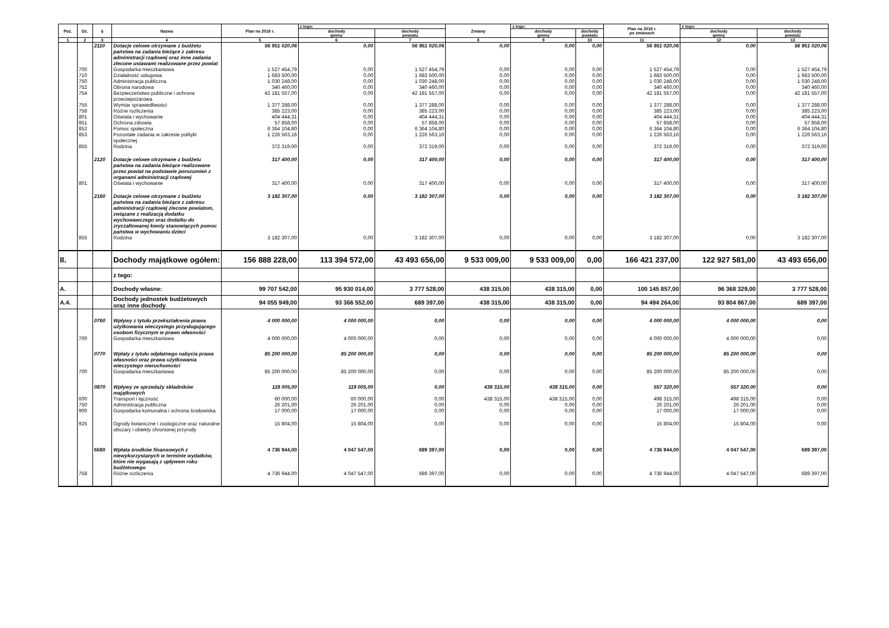| Poz. | Dz. | § | Nazwa | Plan na 2018 r. | z tego: | | Zmiany | z tego: | | Plan na 2018 r. po zmianach | z tego: | |
| --- | --- | --- | --- | --- | --- | --- | --- | --- | --- | --- | --- | --- |
| | | | | | dochody gminy | dochody powiatu | | dochody gminy | dochody powiatu | | dochody gminy | dochody powiatu |
| 1 | 2 | 3 | 4 | 5 | 6 | 7 | 8 | 9 | 10 | 11 | 12 | 13 |
| | | 2110 | Dotacje celowe otrzymane z budżetu państwa na zadania bieżące z zakresu administracji rządowej oraz inne zadania zlecone ustawami realizowane przez powiat | 56 951 020,06 | 0,00 | 56 951 020,06 | 0,00 | 0,00 | 0,00 | 56 951 020,06 | 0,00 | 56 951 020,06 |
| | 700 | | Gospodarka mieszkaniowa | 1 527 454,79 | 0,00 | 1 527 454,79 | 0,00 | 0,00 | 0,00 | 1 527 454,79 | 0,00 | 1 527 454,79 |
| | 710 | | Działalność usługowa | 1 683 500,00 | 0,00 | 1 683 500,00 | 0,00 | 0,00 | 0,00 | 1 683 500,00 | 0,00 | 1 683 500,00 |
| | 750 | | Administracja publiczna | 1 030 248,00 | 0,00 | 1 030 248,00 | 0,00 | 0,00 | 0,00 | 1 030 248,00 | 0,00 | 1 030 248,00 |
| | 752 | | Obrona narodowa | 340 460,00 | 0,00 | 340 460,00 | 0,00 | 0,00 | 0,00 | 340 460,00 | 0,00 | 340 460,00 |
| | 754 | | Bezpieczeństwo publiczne i ochrona przeciwpożarowa | 42 181 557,00 | 0,00 | 42 181 557,00 | 0,00 | 0,00 | 0,00 | 42 181 557,00 | 0,00 | 42 181 557,00 |
| | 755 | | Wymiar sprawiedliwości | 1 377 288,00 | 0,00 | 1 377 288,00 | 0,00 | 0,00 | 0,00 | 1 377 288,00 | 0,00 | 1 377 288,00 |
| | 758 | | Różne rozliczenia | 385 223,00 | 0,00 | 385 223,00 | 0,00 | 0,00 | 0,00 | 385 223,00 | 0,00 | 385 223,00 |
| | 801 | | Oświata i wychowanie | 404 444,31 | 0,00 | 404 444,31 | 0,00 | 0,00 | 0,00 | 404 444,31 | 0,00 | 404 444,31 |
| | 851 | | Ochrona zdrowia | 57 858,00 | 0,00 | 57 858,00 | 0,00 | 0,00 | 0,00 | 57 858,00 | 0,00 | 57 858,00 |
| | 852 | | Pomoc społeczna | 6 364 104,80 | 0,00 | 6 364 104,80 | 0,00 | 0,00 | 0,00 | 6 364 104,80 | 0,00 | 6 364 104,80 |
| | 853 | | Pozostałe zadania w zakresie polityki społecznej | 1 226 563,16 | 0,00 | 1 226 563,16 | 0,00 | 0,00 | 0,00 | 1 226 563,16 | 0,00 | 1 226 563,16 |
| | 855 | | Rodzina | 372 319,00 | 0,00 | 372 319,00 | 0,00 | 0,00 | 0,00 | 372 319,00 | 0,00 | 372 319,00 |
| | | 2120 | Dotacje celowe otrzymane z budżetu państwa na zadania bieżące realizowane przez powiat na podstawie porozumień z organami administracji rządowej | 317 400,00 | 0,00 | 317 400,00 | 0,00 | 0,00 | 0,00 | 317 400,00 | 0,00 | 317 400,00 |
| | 801 | | Oświata i wychowanie | 317 400,00 | 0,00 | 317 400,00 | 0,00 | 0,00 | 0,00 | 317 400,00 | 0,00 | 317 400,00 |
| | | 2160 | Dotacje celowe otrzymane z budżetu państwa na zadania bieżące z zakresu administracji rządowej zlecone powiatom, związane z realizacją dodatku wychowawczego oraz dodatku do zryczałtowanej kwoty stanowiących pomoc państwa w wychowaniu dzieci | 3 182 307,00 | 0,00 | 3 182 307,00 | 0,00 | 0,00 | 0,00 | 3 182 307,00 | 0,00 | 3 182 307,00 |
| | 855 | | Rodzina | 3 182 307,00 | 0,00 | 3 182 307,00 | 0,00 | 0,00 | 0,00 | 3 182 307,00 | 0,00 | 3 182 307,00 |
| II. | | | Dochody majątkowe ogółem: | 156 888 228,00 | 113 394 572,00 | 43 493 656,00 | 9 533 009,00 | 9 533 009,00 | 0,00 | 166 421 237,00 | 122 927 581,00 | 43 493 656,00 |
| | | | z tego: | | | | | | | | | |
| A. | | | Dochody własne: | 99 707 542,00 | 95 930 014,00 | 3 777 528,00 | 438 315,00 | 438 315,00 | 0,00 | 100 145 857,00 | 96 368 329,00 | 3 777 528,00 |
| A.4. | | | Dochody jednostek budżetowych oraz inne dochody | 94 055 949,00 | 93 366 552,00 | 689 397,00 | 438 315,00 | 438 315,00 | 0,00 | 94 494 264,00 | 93 804 867,00 | 689 397,00 |
| | | 0760 | Wpływy z tytułu przekształcenia prawa użytkowania wieczystego przysługującego osobom fizycznym w prawo własności | 4 000 000,00 | 4 000 000,00 | 0,00 | 0,00 | 0,00 | 0,00 | 4 000 000,00 | 4 000 000,00 | 0,00 |
| | 700 | | Gospodarka mieszkaniowa | 4 000 000,00 | 4 000 000,00 | 0,00 | 0,00 | 0,00 | 0,00 | 4 000 000,00 | 4 000 000,00 | 0,00 |
| | | 0770 | Wpłaty z tytułu odpłatnego nabycia prawa własności oraz prawa użytkowania wieczystego nieruchomości | 85 200 000,00 | 85 200 000,00 | 0,00 | 0,00 | 0,00 | 0,00 | 85 200 000,00 | 85 200 000,00 | 0,00 |
| | 700 | | Gospodarka mieszkaniowa | 85 200 000,00 | 85 200 000,00 | 0,00 | 0,00 | 0,00 | 0,00 | 85 200 000,00 | 85 200 000,00 | 0,00 |
| | | 0870 | Wpływy ze sprzedaży składników majątkowych | 119 005,00 | 119 005,00 | 0,00 | 438 315,00 | 438 315,00 | 0,00 | 557 320,00 | 557 320,00 | 0,00 |
| | 600 | | Transport i łączność | 60 000,00 | 60 000,00 | 0,00 | 438 315,00 | 438 315,00 | 0,00 | 498 315,00 | 498 315,00 | 0,00 |
| | 750 | | Administracja publiczna | 26 201,00 | 26 201,00 | 0,00 | 0,00 | 0,00 | 0,00 | 26 201,00 | 26 201,00 | 0,00 |
| | 900 | | Gospodarka komunalna i ochrona środowiska | 17 000,00 | 17 000,00 | 0,00 | 0,00 | 0,00 | 0,00 | 17 000,00 | 17 000,00 | 0,00 |
| | 925 | | Ogrody botaniczne i zoologiczne oraz naturalne obszary i obiekty chronionej przyrody | 15 804,00 | 15 804,00 | 0,00 | 0,00 | 0,00 | 0,00 | 15 804,00 | 15 804,00 | 0,00 |
| | | 6680 | Wpłata środków finansowych z niewykorzystanych w terminie wydatków, które nie wygasają z upływem roku budżetowego | 4 736 944,00 | 4 047 547,00 | 689 397,00 | 0,00 | 0,00 | 0,00 | 4 736 944,00 | 4 047 547,00 | 689 397,00 |
| | 758 | | Różne rozliczenia | 4 736 944,00 | 4 047 547,00 | 689 397,00 | 0,00 | 0,00 | 0,00 | 4 736 944,00 | 4 047 547,00 | 689 397,00 |